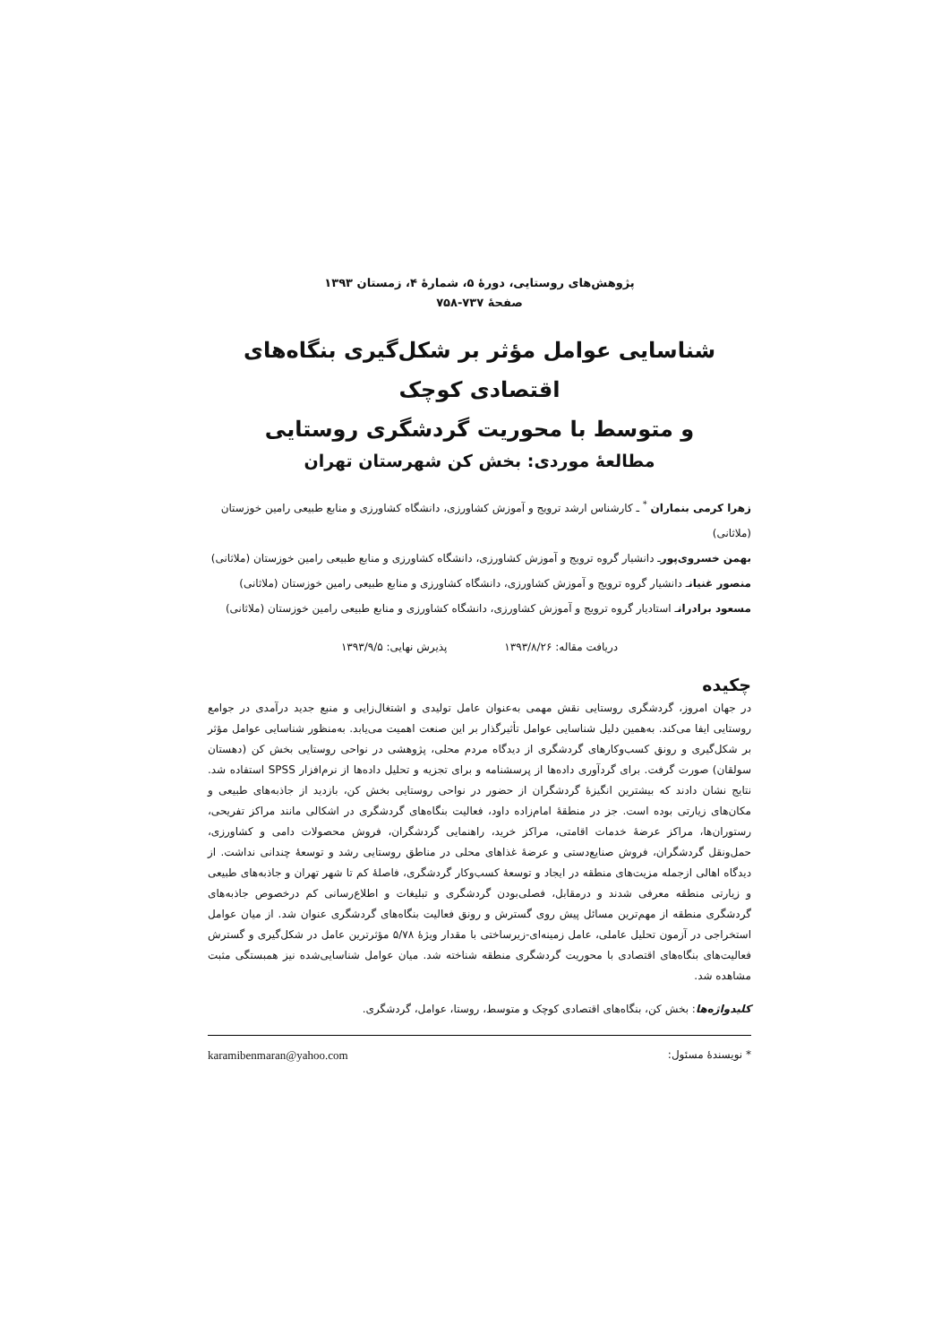پژوهش‌های روستایی، دورهٔ ۵، شمارهٔ ۴، زمستان ۱۳۹۳
صفحهٔ ۷۳۷-۷۵۸
شناسایی عوامل مؤثر بر شکل‌گیری بنگاه‌های اقتصادی کوچک
و متوسط با محوریت گردشگری روستایی
مطالعهٔ موردی: بخش کن شهرستان تهران
زهرا کرمی بنماران <sup>*</sup> ـ کارشناس ارشد ترویج و آموزش کشاورزی، دانشگاه کشاورزی و منابع طبیعی رامین خوزستان (ملاثانی)
بهمن خسروی‌پورـ دانشیار گروه ترویج و آموزش کشاورزی، دانشگاه کشاورزی و منابع طبیعی رامین خوزستان (ملاثانی)
منصور غنیانـ دانشیار گروه ترویج و آموزش کشاورزی، دانشگاه کشاورزی و منابع طبیعی رامین خوزستان (ملاثانی)
مسعود برادرانـ استادیار گروه ترویج و آموزش کشاورزی، دانشگاه کشاورزی و منابع طبیعی رامین خوزستان (ملاثانی)
دریافت مقاله: ۱۳۹۳/۸/۲۶ پذیرش نهایی: ۱۳۹۳/۹/۵
چکیده
در جهان امروز، گردشگری روستایی نقش مهمی به‌عنوان عامل تولیدی و اشتغال‌زایی و منبع جدید درآمدی در جوامع روستایی ایفا می‌کند. به‌همین دلیل شناسایی عوامل تأثیرگذار بر این صنعت اهمیت می‌یابد. به‌منظور شناسایی عوامل مؤثر بر شکل‌گیری و رونق کسب‌وکارهای گردشگری از دیدگاه مردم محلی، پژوهشی در نواحی روستایی بخش کن (دهستان سولقان) صورت گرفت. برای گردآوری داده‌ها از پرسشنامه و برای تجزیه و تحلیل داده‌ها از نرم‌افزار SPSS استفاده شد. نتایج نشان دادند که بیشترین انگیزهٔ گردشگران از حضور در نواحی روستایی بخش کن، بازدید از جاذبه‌های طبیعی و مکان‌های زیارتی بوده است. جز در منطقهٔ امام‌زاده داود، فعالیت بنگاه‌های گردشگری در اشکالی مانند مراکز تفریحی، رستوران‌ها، مراکز عرضهٔ خدمات اقامتی، مراکز خرید، راهنمایی گردشگران، فروش محصولات دامی و کشاورزی، حمل‌ونقل گردشگران، فروش صنایع‌دستی و عرضهٔ غذاهای محلی در مناطق روستایی رشد و توسعهٔ چندانی نداشت. از دیدگاه اهالی ازجمله مزیت‌های منطقه در ایجاد و توسعهٔ کسب‌وکار گردشگری، فاصلهٔ کم تا شهر تهران و جاذبه‌های طبیعی و زیارتی منطقه معرفی شدند و درمقابل، فصلی‌بودن گردشگری و تبلیغات و اطلاع‌رسانی کم درخصوص جاذبه‌های گردشگری منطقه از مهم‌ترین مسائل پیش روی گسترش و رونق فعالیت بنگاه‌های گردشگری عنوان شد. از میان عوامل استخراجی در آزمون تحلیل عاملی، عامل زمینه‌ای-زیرساختی با مقدار ویژهٔ ۵/۷۸ مؤثرترین عامل در شکل‌گیری و گسترش فعالیت‌های بنگاه‌های اقتصادی با محوریت گردشگری منطقه شناخته شد. میان عوامل شناسایی‌شده نیز همبستگی مثبت مشاهده شد.
کلیدواژه‌ها: بخش کن، بنگاه‌های اقتصادی کوچک و متوسط، روستا، عوامل، گردشگری.
* نویسندهٔ مسئول: karamibenmaran@yahoo.com